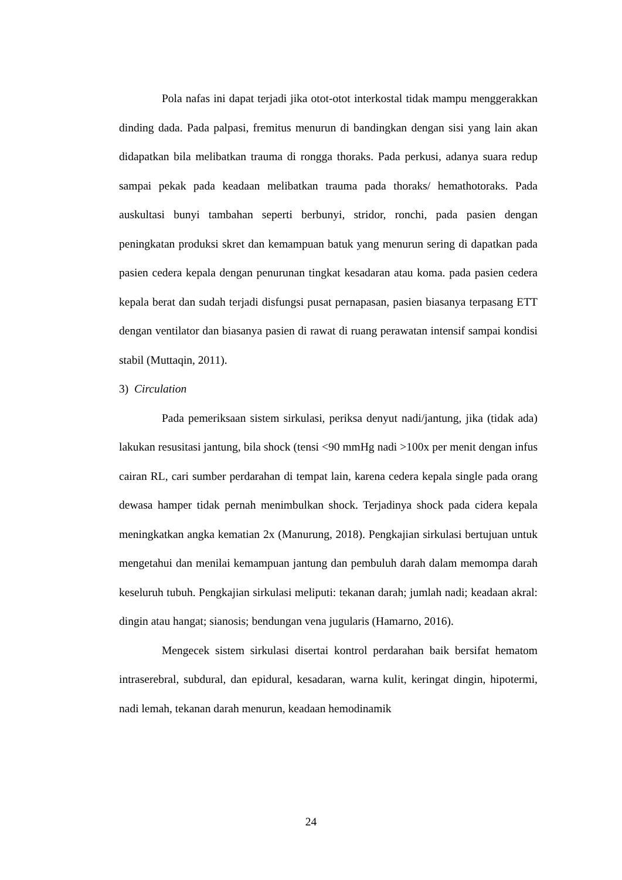Pola nafas ini dapat terjadi jika otot-otot interkostal tidak mampu menggerakkan dinding dada. Pada palpasi, fremitus menurun di bandingkan dengan sisi yang lain akan didapatkan bila melibatkan trauma di rongga thoraks. Pada perkusi, adanya suara redup sampai pekak pada keadaan melibatkan trauma pada thoraks/ hemathotoraks. Pada auskultasi bunyi tambahan seperti berbunyi, stridor, ronchi, pada pasien dengan peningkatan produksi skret dan kemampuan batuk yang menurun sering di dapatkan pada pasien cedera kepala dengan penurunan tingkat kesadaran atau koma. pada pasien cedera kepala berat dan sudah terjadi disfungsi pusat pernapasan, pasien biasanya terpasang ETT dengan ventilator dan biasanya pasien di rawat di ruang perawatan intensif sampai kondisi stabil (Muttaqin, 2011).
3) Circulation
Pada pemeriksaan sistem sirkulasi, periksa denyut nadi/jantung, jika (tidak ada) lakukan resusitasi jantung, bila shock (tensi <90 mmHg nadi >100x per menit dengan infus cairan RL, cari sumber perdarahan di tempat lain, karena cedera kepala single pada orang dewasa hamper tidak pernah menimbulkan shock. Terjadinya shock pada cidera kepala meningkatkan angka kematian 2x (Manurung, 2018). Pengkajian sirkulasi bertujuan untuk mengetahui dan menilai kemampuan jantung dan pembuluh darah dalam memompa darah keseluruh tubuh. Pengkajian sirkulasi meliputi: tekanan darah; jumlah nadi; keadaan akral: dingin atau hangat; sianosis; bendungan vena jugularis (Hamarno, 2016).
Mengecek sistem sirkulasi disertai kontrol perdarahan baik bersifat hematom intraserebral, subdural, dan epidural, kesadaran, warna kulit, keringat dingin, hipotermi, nadi lemah, tekanan darah menurun, keadaan hemodinamik
24